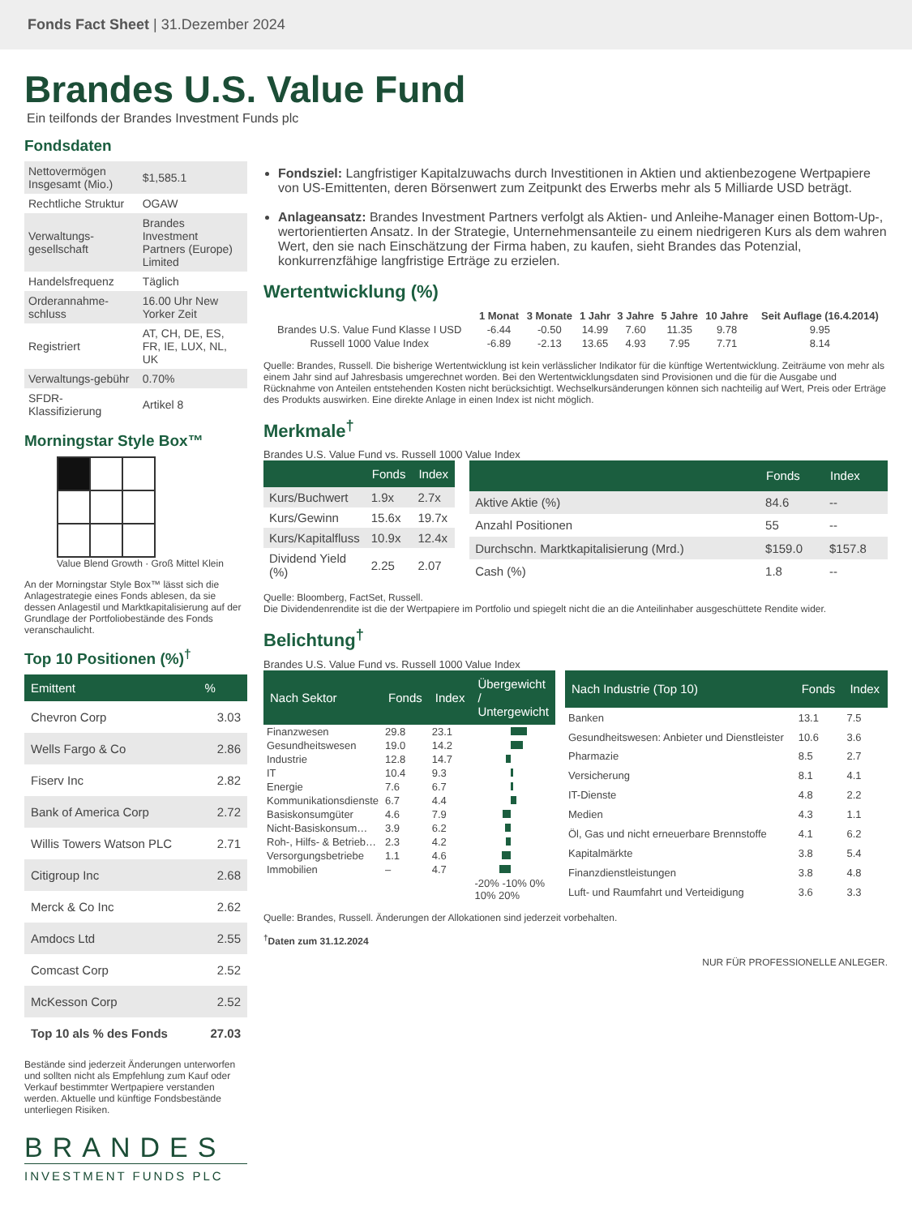Fonds Fact Sheet | 31.Dezember 2024
Brandes U.S. Value Fund
Ein teilfonds der Brandes Investment Funds plc
Fondsdaten
| Nettovermögen Insgesamt (Mio.) | $1,585.1 |
| Rechtliche Struktur | OGAW |
| Verwaltungs-gesellschaft | Brandes Investment Partners (Europe) Limited |
| Handelsfrequenz | Täglich |
| Orderannahme-schluss | 16.00 Uhr New Yorker Zeit |
| Registriert | AT, CH, DE, ES, FR, IE, LUX, NL, UK |
| Verwaltungs-gebühr | 0.70% |
| SFDR-Klassifizierung | Artikel 8 |
Morningstar Style Box™
Value Blend Growth · Groß Mittel Klein
An der Morningstar Style Box™ lässt sich die Anlagestrategie eines Fonds ablesen, da sie dessen Anlagestil und Marktkapitalisierung auf der Grundlage der Portfoliobestände des Fonds veranschaulicht.
Top 10 Positionen (%)<sup>†</sup>
| Emittent | % |
| --- | --- |
| Chevron Corp | 3.03 |
| Wells Fargo & Co | 2.86 |
| Fiserv Inc | 2.82 |
| Bank of America Corp | 2.72 |
| Willis Towers Watson PLC | 2.71 |
| Citigroup Inc | 2.68 |
| Merck & Co Inc | 2.62 |
| Amdocs Ltd | 2.55 |
| Comcast Corp | 2.52 |
| McKesson Corp | 2.52 |
| Top 10 als % des Fonds | 27.03 |
Bestände sind jederzeit Änderungen unterworfen und sollten nicht als Empfehlung zum Kauf oder Verkauf bestimmter Wertpapiere verstanden werden. Aktuelle und künftige Fondsbestände unterliegen Risiken.
BRANDES
INVESTMENT FUNDS PLC
Fondsziel: Langfristiger Kapitalzuwachs durch Investitionen in Aktien und aktienbezogene Wertpapiere von US-Emittenten, deren Börsenwert zum Zeitpunkt des Erwerbs mehr als 5 Milliarde USD beträgt.
Anlageansatz: Brandes Investment Partners verfolgt als Aktien- und Anleihe-Manager einen Bottom-Up-, wertorientierten Ansatz. In der Strategie, Unternehmensanteile zu einem niedrigeren Kurs als dem wahren Wert, den sie nach Einschätzung der Firma haben, zu kaufen, sieht Brandes das Potenzial, konkurrenzfähige langfristige Erträge zu erzielen.
Wertentwicklung (%)
| | 1 Monat | 3 Monate | 1 Jahr | 3 Jahre | 5 Jahre | 10 Jahre | Seit Auflage (16.4.2014) |
| --- | --- | --- | --- | --- | --- | --- | --- |
| Brandes U.S. Value Fund Klasse I USD | -6.44 | -0.50 | 14.99 | 7.60 | 11.35 | 9.78 | 9.95 |
| Russell 1000 Value Index | -6.89 | -2.13 | 13.65 | 4.93 | 7.95 | 7.71 | 8.14 |
Quelle: Brandes, Russell. Die bisherige Wertentwicklung ist kein verlässlicher Indikator für die künftige Wertentwicklung. Zeiträume von mehr als einem Jahr sind auf Jahresbasis umgerechnet worden. Bei den Wertentwicklungsdaten sind Provisionen und die für die Ausgabe und Rücknahme von Anteilen entstehenden Kosten nicht berücksichtigt. Wechselkursänderungen können sich nachteilig auf Wert, Preis oder Erträge des Produkts auswirken. Eine direkte Anlage in einen Index ist nicht möglich.
Merkmale<sup>†</sup>
Brandes U.S. Value Fund vs. Russell 1000 Value Index
| | Fonds | Index |
| --- | --- | --- |
| Kurs/Buchwert | 1.9x | 2.7x |
| Kurs/Gewinn | 15.6x | 19.7x |
| Kurs/Kapitalfluss | 10.9x | 12.4x |
| Dividend Yield (%) | 2.25 | 2.07 |
| | Fonds | Index |
| --- | --- | --- |
| Aktive Aktie (%) | 84.6 | -- |
| Anzahl Positionen | 55 | -- |
| Durchschn. Marktkapitalisierung (Mrd.) | $159.0 | $157.8 |
| Cash (%) | 1.8 | -- |
Quelle: Bloomberg, FactSet, Russell.
Die Dividendenrendite ist die der Wertpapiere im Portfolio und spiegelt nicht die an die Anteilinhaber ausgeschüttete Rendite wider.
Belichtung<sup>†</sup>
Brandes U.S. Value Fund vs. Russell 1000 Value Index
| Nach Sektor | Fonds | Index | Übergewicht / Untergewicht |
| --- | --- | --- | --- |
| Finanzwesen | 29.8 | 23.1 | |
| Gesundheitswesen | 19.0 | 14.2 | |
| Industrie | 12.8 | 14.7 | |
| IT | 10.4 | 9.3 | |
| Energie | 7.6 | 6.7 | |
| Kommunikationsdienste | 6.7 | 4.4 | |
| Basiskonsumgüter | 4.6 | 7.9 | |
| Nicht-Basiskonsum… | 3.9 | 6.2 | |
| Roh-, Hilfs- & Betrieb… | 2.3 | 4.2 | |
| Versorgungsbetriebe | 1.1 | 4.6 | |
| Immobilien | – | 4.7 | |
| | | | -20% -10% 0% 10% 20% |
| Nach Industrie (Top 10) | Fonds | Index |
| --- | --- | --- |
| Banken | 13.1 | 7.5 |
| Gesundheitswesen: Anbieter und Dienstleister | 10.6 | 3.6 |
| Pharmazie | 8.5 | 2.7 |
| Versicherung | 8.1 | 4.1 |
| IT-Dienste | 4.8 | 2.2 |
| Medien | 4.3 | 1.1 |
| Öl, Gas und nicht erneuerbare Brennstoffe | 4.1 | 6.2 |
| Kapitalmärkte | 3.8 | 5.4 |
| Finanzdienstleistungen | 3.8 | 4.8 |
| Luft- und Raumfahrt und Verteidigung | 3.6 | 3.3 |
Quelle: Brandes, Russell. Änderungen der Allokationen sind jederzeit vorbehalten.
<sup>†</sup> Daten zum 31.12.2024
NUR FÜR PROFESSIONELLE ANLEGER.